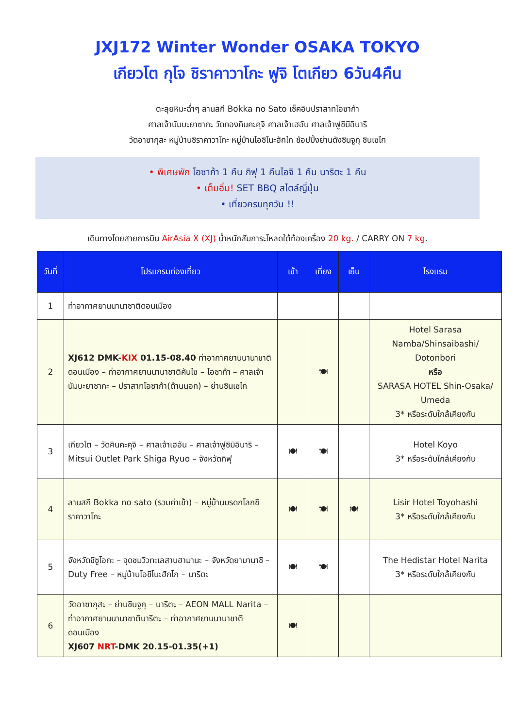JXJ172 Winter Wonder OSAKA TOKYO
เกียวโต กุโจ ชิราคาวาโกะ ฟูจิ โตเกียว 6วัน4คืน
ตะลุยหิมะฉ่ำๆ ลานสกี Bokka no Sato เช็คอินปราสาทโอซาก้า
ศาลเจ้านัมบะยาซากะ วัดทองคินคะคุจิ ศาลเจ้าเฮอัน ศาลเจ้าฟูชิมิอินาริ
วัดอาซากุสะ หมู่บ้านชิราคาวาโกะ หมู่บ้านโอชิโนะฮักไก ช้อปปิ้งย่านดังชินจูกุ ชินเซไก
• พิเศษพัก โอซาก้า 1 คืน กิฟุ 1 คืนไอจิ 1 คืน นาริตะ 1 คืน
• เต็มอิ่ม! SET BBQ สไตล์ญี่ปุ่น
• เที่ยวครบทุกวัน !!
เดินทางโดยสายการบิน AirAsia X (XJ) น้ำหนักสัมภาระโหลดใต้ท้องเครื่อง 20 kg. / CARRY ON 7 kg.
| วันที่ | โปรแกรมท่องเที่ยว | เช้า | เที่ยง | เย็น | โรงแรม |
| --- | --- | --- | --- | --- | --- |
| 1 | ท่าอากาศยานนานาชาติดอนเมือง | | | | |
| 2 | XJ612 DMK- KIX 01.15-08.40 ท่าอากาศยานนานาชาติดอนเมือง – ท่าอากาศยานนานาชาติคันไซ – โอซาก้า – ศาลเจ้านัมบะยาซากะ – ปราสาทโอซาก้า(ด้านนอก) – ย่านชินเซไก | | 🍽 | | Hotel Sarasa Namba/Shinsaibashi/ Dotonbori หรือ SARASA HOTEL Shin-Osaka/ Umeda 3* หรือระดับใกล้เคียงกัน |
| 3 | เกียวโต – วัดคินคะคุจิ – ศาลเจ้าเฮอัน – ศาลเจ้าฟูชิมิอินาริ – Mitsui Outlet Park Shiga Ryuo – จังหวัดกิฟุ | 🍽 | 🍽 | | Hotel Koyo 3* หรือระดับใกล้เคียงกัน |
| 4 | ลานสกี Bokka no sato (รวมค่าเข้า) – หมู่บ้านมรดกโลกชิราคาวาโกะ | 🍽 | 🍽 | 🍽 | Lisir Hotel Toyohashi 3* หรือระดับใกล้เคียงกัน |
| 5 | จังหวัดชิซูโอกะ – จุดชมวิวทะเลสาบฮามานะ – จังหวัดยามานาชิ – Duty Free – หมู่บ้านโอชิโนะฮักไก – นาริตะ | 🍽 | 🍽 | | The Hedistar Hotel Narita 3* หรือระดับใกล้เคียงกัน |
| 6 | วัดอาซากุสะ – ย่านชินจูกุ – นาริตะ – AEON MALL Narita – ท่าอากาศยานนานาชาตินาริตะ – ท่าอากาศยานนานาชาติดอนเมือง XJ607 NRT -DMK 20.15-01.35(+1) | 🍽 | | | |